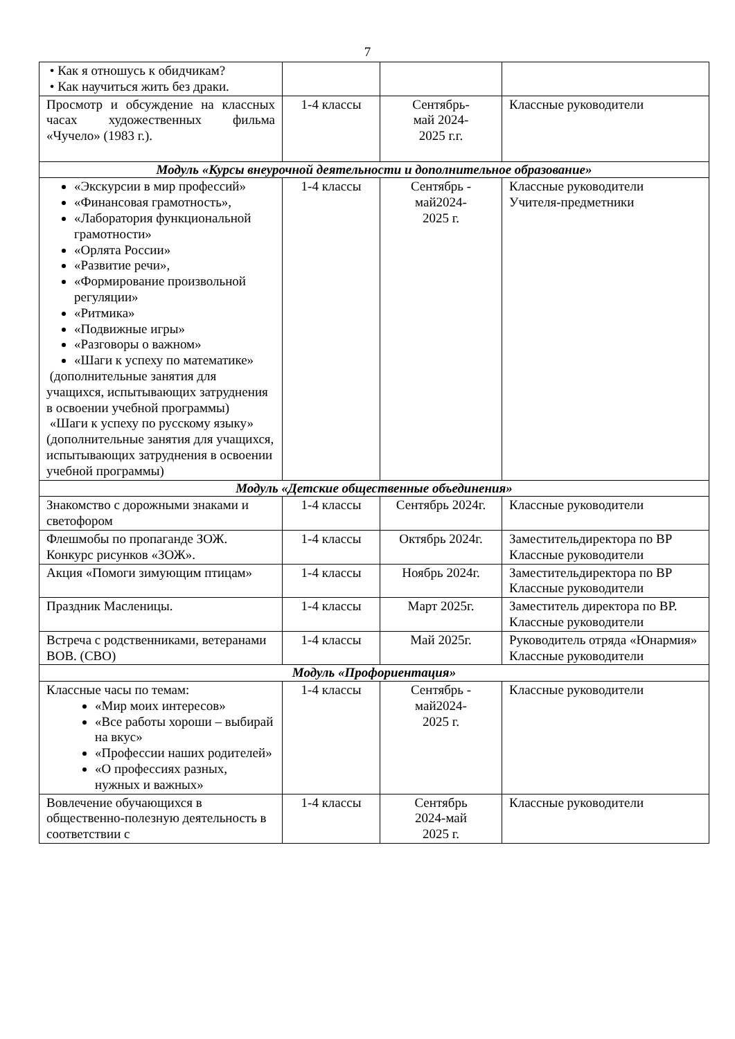7
| • Как я отношусь к обидчикам? • Как научиться жить без драки. | | | |
| Просмотр и обсуждение на классных часах художественных фильма «Чучело» (1983 г.). | 1-4 классы | Сентябрь- май 2024- 2025 г.г. | Классные руководители |
| Модуль «Курсы внеурочной деятельности и дополнительное образование» | | | |
| «Экскурсии в мир профессий» «Финансовая грамотность», «Лаборатория функциональной грамотности» «Орлята России» «Развитие речи», «Формирование произвольной регуляции» «Ритмика» «Подвижные игры» «Разговоры о важном» «Шаги к успеху по математике» (дополнительные занятия для учащихся, испытывающих затруднения в освоении учебной программы) «Шаги к успеху по русскому языку» (дополнительные занятия для учащихся, испытывающих затруднения в освоении учебной программы) | 1-4 классы | Сентябрь - май2024- 2025 г. | Классные руководители Учителя-предметники |
| Модуль «Детские общественные объединения» | | | |
| Знакомство с дорожными знаками и светофором | 1-4 классы | Сентябрь 2024г. | Классные руководители |
| Флешмобы по пропаганде ЗОЖ. Конкурс рисунков «ЗОЖ». | 1-4 классы | Октябрь 2024г. | Заместительдиректора по ВР Классные руководители |
| Акция «Помоги зимующим птицам» | 1-4 классы | Ноябрь 2024г. | Заместительдиректора по ВР Классные руководители |
| Праздник Масленицы. | 1-4 классы | Март 2025г. | Заместитель директора по ВР. Классные руководители |
| Встреча с родственниками, ветеранами ВОВ. (СВО) | 1-4 классы | Май 2025г. | Руководитель отряда «Юнармия» Классные руководители |
| Модуль «Профориентация» | | | |
| Классные часы по темам: «Мир моих интересов» «Все работы хороши – выбирай на вкус» «Профессии наших родителей» «О профессиях разных, нужных и важных» | 1-4 классы | Сентябрь - май2024- 2025 г. | Классные руководители |
| Вовлечение обучающихся в общественно-полезную деятельность в соответствии с | 1-4 классы | Сентябрь 2024-май 2025 г. | Классные руководители |